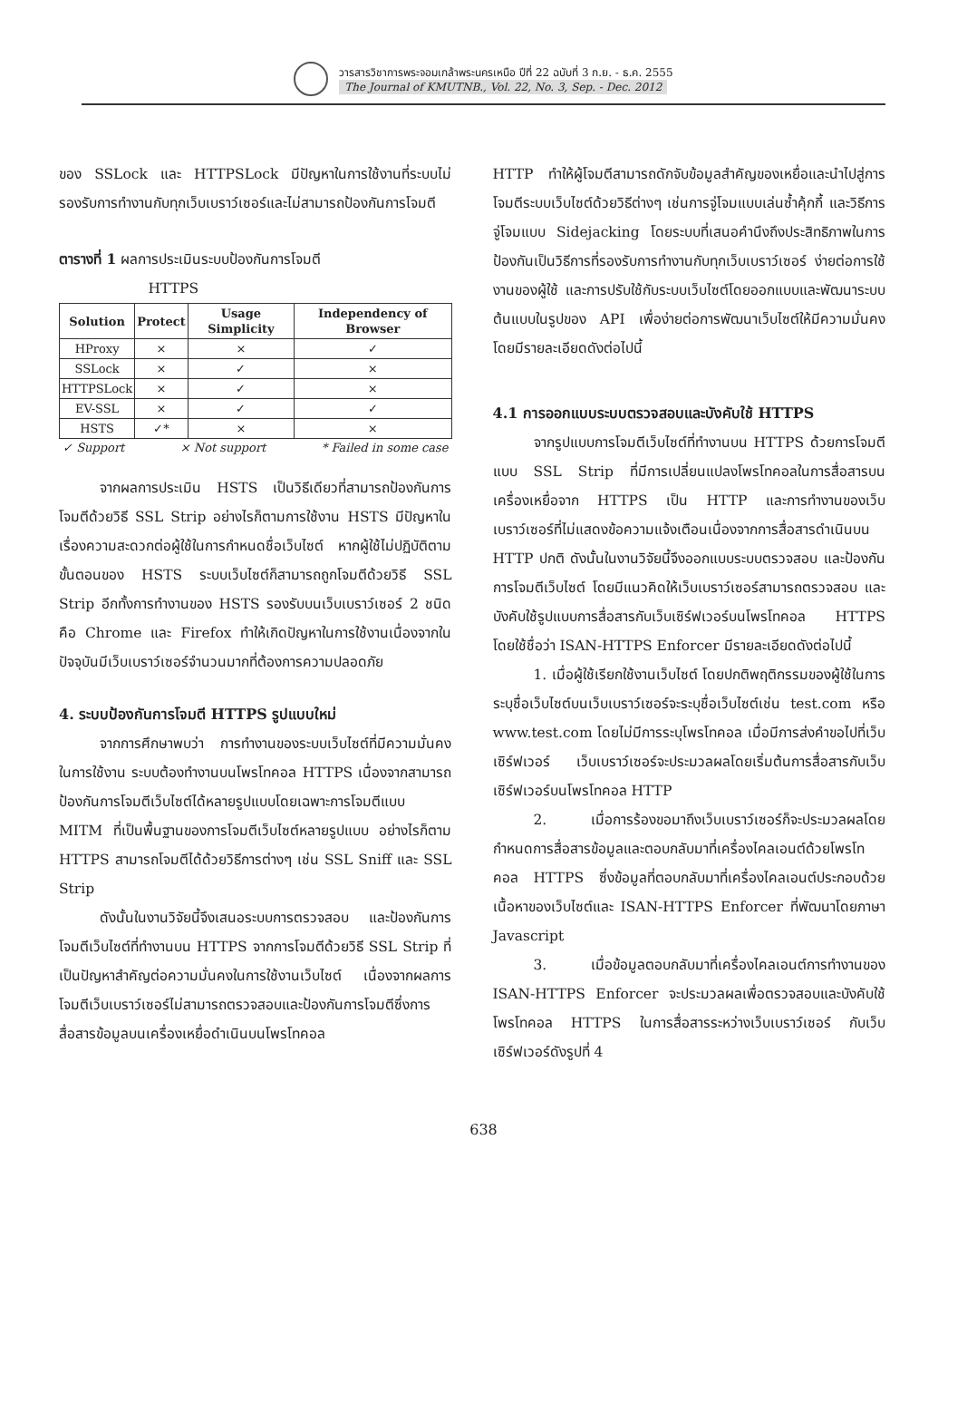วารสารวิชาการพระจอมเกล้าพระนครเหนือ ปีที่ 22 ฉบับที่ 3 ก.ย. - ธ.ค. 2555
The Journal of KMUTNB., Vol. 22, No. 3, Sep. - Dec. 2012
ของ SSLock และ HTTPSLock มีปัญหาในการใช้งานที่ระบบไม่รองรับการทำงานกับทุกเว็บเบราว์เซอร์และไม่สามารถป้องกันการโจมตี
ตารางที่ 1 ผลการประเมินระบบป้องกันการโจมตี
HTTPS
| Solution | Protect | Usage Simplicity | Independency of Browser |
| --- | --- | --- | --- |
| HProxy | × | × | ✓ |
| SSLock | × | ✓ | × |
| HTTPSLock | × | ✓ | × |
| EV-SSL | × | ✓ | ✓ |
| HSTS | ✓* | × | × |
✓ Support × Not support * Failed in some case
จากผลการประเมิน HSTS เป็นวิธีเดียวที่สามารถป้องกันการโจมตีด้วยวิธี SSL Strip อย่างไรก็ตามการใช้งาน HSTS มีปัญหาในเรื่องความสะดวกต่อผู้ใช้ในการกำหนดชื่อเว็บไซต์ หากผู้ใช้ไม่ปฏิบัติตามขั้นตอนของ HSTS ระบบเว็บไซต์ก็สามารถถูกโจมตีด้วยวิธี SSL Strip อีกทั้งการทำงานของ HSTS รองรับบนเว็บเบราว์เซอร์ 2 ชนิดคือ Chrome และ Firefox ทำให้เกิดปัญหาในการใช้งานเนื่องจากในปัจจุบันมีเว็บเบราว์เซอร์จำนวนมากที่ต้องการความปลอดภัย
4. ระบบป้องกันการโจมตี HTTPS รูปแบบใหม่
จากการศึกษาพบว่า การทำงานของระบบเว็บไซต์ที่มีความมั่นคงในการใช้งาน ระบบต้องทำงานบนโพรโทคอล HTTPS เนื่องจากสามารถป้องกันการโจมตีเว็บไซต์ได้หลายรูปแบบโดยเฉพาะการโจมตีแบบ MITM ที่เป็นพื้นฐานของการโจมตีเว็บไซต์หลายรูปแบบ อย่างไรก็ตาม HTTPS สามารถโจมตีได้ด้วยวิธีการต่างๆ เช่น SSL Sniff และ SSL Strip
ดังนั้นในงานวิจัยนี้จึงเสนอระบบการตรวจสอบ และป้องกันการโจมตีเว็บไซต์ที่ทำงานบน HTTPS จากการโจมตีด้วยวิธี SSL Strip ที่เป็นปัญหาสำคัญต่อความมั่นคงในการใช้งานเว็บไซต์ เนื่องจากผลการโจมตีเว็บเบราว์เซอร์ไม่สามารถตรวจสอบและป้องกันการโจมตีซึ่งการสื่อสารข้อมูลบนเครื่องเหยื่อดำเนินบนโพรโทคอล
HTTP ทำให้ผู้โจมตีสามารถดักจับข้อมูลสำคัญของเหยื่อและนำไปสู่การโจมตีระบบเว็บไซต์ด้วยวิธีต่างๆ เช่นการจู่โจมแบบเล่นซ้ำคุ้กกี้ และวิธีการจู่โจมแบบ Sidejacking โดยระบบที่เสนอคำนึงถึงประสิทธิภาพในการป้องกันเป็นวิธีการที่รองรับการทำงานกับทุกเว็บเบราว์เซอร์ ง่ายต่อการใช้งานของผู้ใช้ และการปรับใช้กับระบบเว็บไซต์โดยออกแบบและพัฒนาระบบต้นแบบในรูปของ API เพื่อง่ายต่อการพัฒนาเว็บไซต์ให้มีความมั่นคง โดยมีรายละเอียดดังต่อไปนี้
4.1 การออกแบบระบบตรวจสอบและบังคับใช้ HTTPS
จากรูปแบบการโจมตีเว็บไซต์ที่ทำงานบน HTTPS ด้วยการโจมตีแบบ SSL Strip ที่มีการเปลี่ยนแปลงโพรโทคอลในการสื่อสารบนเครื่องเหยื่อจาก HTTPS เป็น HTTP และการทำงานของเว็บเบราว์เซอร์ที่ไม่แสดงข้อความแจ้งเตือนเนื่องจากการสื่อสารดำเนินบน HTTP ปกติ ดังนั้นในงานวิจัยนี้จึงออกแบบระบบตรวจสอบ และป้องกันการโจมตีเว็บไซต์ โดยมีแนวคิดให้เว็บเบราว์เซอร์สามารถตรวจสอบ และบังคับใช้รูปแบบการสื่อสารกับเว็บเซิร์ฟเวอร์บนโพรโทคอล HTTPS โดยใช้ชื่อว่า ISAN-HTTPS Enforcer มีรายละเอียดดังต่อไปนี้
1. เมื่อผู้ใช้เรียกใช้งานเว็บไซต์ โดยปกติพฤติกรรมของผู้ใช้ในการระบุชื่อเว็บไซต์บนเว็บเบราว์เซอร์จะระบุชื่อเว็บไซต์เช่น test.com หรือ www.test.com โดยไม่มีการระบุโพรโทคอล เมื่อมีการส่งคำขอไปที่เว็บเซิร์ฟเวอร์ เว็บเบราว์เซอร์จะประมวลผลโดยเริ่มต้นการสื่อสารกับเว็บเซิร์ฟเวอร์บนโพรโทคอล HTTP
2. เมื่อการร้องขอมาถึงเว็บเบราว์เซอร์ก็จะประมวลผลโดยกำหนดการสื่อสารข้อมูลและตอบกลับมาที่เครื่องไคลเอนต์ด้วยโพรโทคอล HTTPS ซึ่งข้อมูลที่ตอบกลับมาที่เครื่องไคลเอนต์ประกอบด้วยเนื้อหาของเว็บไซต์และ ISAN-HTTPS Enforcer ที่พัฒนาโดยภาษา Javascript
3. เมื่อข้อมูลตอบกลับมาที่เครื่องไคลเอนต์การทำงานของ ISAN-HTTPS Enforcer จะประมวลผลเพื่อตรวจสอบและบังคับใช้โพรโทคอล HTTPS ในการสื่อสารระหว่างเว็บเบราว์เซอร์ กับเว็บเซิร์ฟเวอร์ดังรูปที่ 4
638